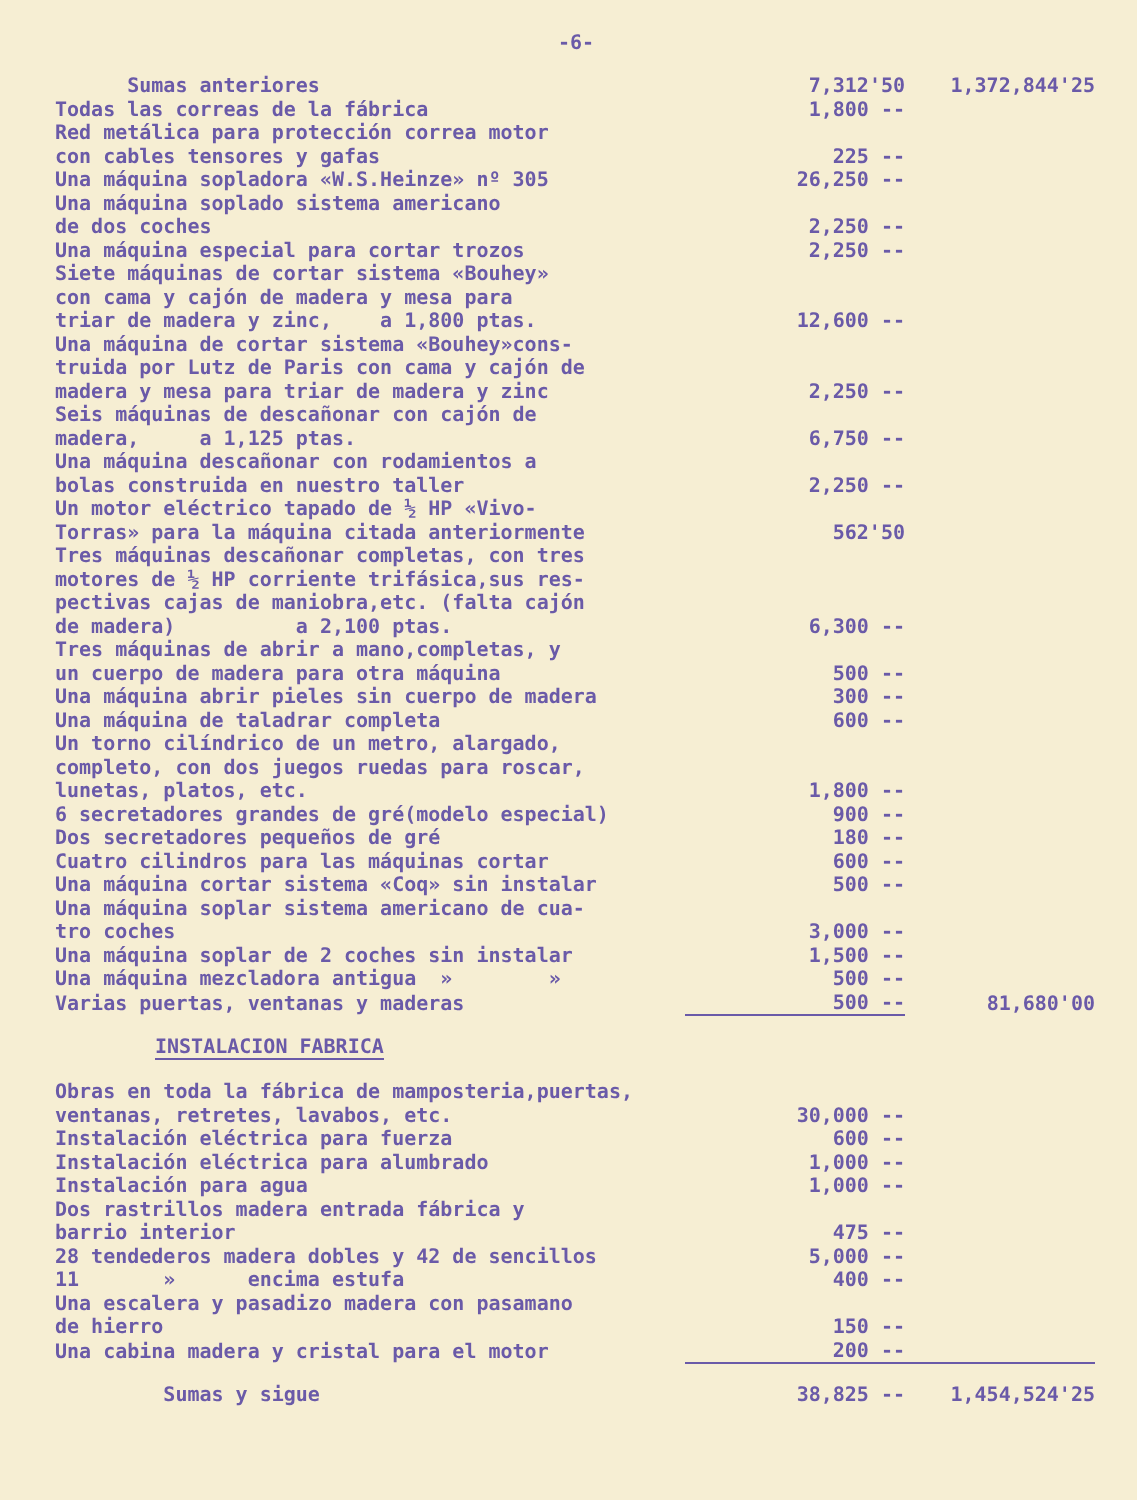-6-
| Sumas anteriores | 7,312'50 | 1,372,844'25 |
| Todas las correas de la fábrica | 1,800 -- | |
| Red metálica para protección correa motor | | |
| con cables tensores y gafas | 225 -- | |
| Una máquina sopladora «W.S.Heinze» nº 305 | 26,250 -- | |
| Una máquina soplado sistema americano | | |
| de dos coches | 2,250 -- | |
| Una máquina especial para cortar trozos | 2,250 -- | |
| Siete máquinas de cortar sistema «Bouhey» | | |
| con cama y cajón de madera y mesa para | | |
| triar de madera y zinc, a 1,800 ptas. | 12,600 -- | |
| Una máquina de cortar sistema «Bouhey»cons- | | |
| truida por Lutz de Paris con cama y cajón de | | |
| madera y mesa para triar de madera y zinc | 2,250 -- | |
| Seis máquinas de descañonar con cajón de | | |
| madera, a 1,125 ptas. | 6,750 -- | |
| Una máquina descañonar con rodamientos a | | |
| bolas construida en nuestro taller | 2,250 -- | |
| Un motor eléctrico tapado de ½ HP «Vivo- | | |
| Torras» para la máquina citada anteriormente | 562'50 | |
| Tres máquinas descañonar completas, con tres | | |
| motores de ½ HP corriente trifásica,sus res- | | |
| pectivas cajas de maniobra,etc. (falta cajón | | |
| de madera) a 2,100 ptas. | 6,300 -- | |
| Tres máquinas de abrir a mano,completas, y | | |
| un cuerpo de madera para otra máquina | 500 -- | |
| Una máquina abrir pieles sin cuerpo de madera | 300 -- | |
| Una máquina de taladrar completa | 600 -- | |
| Un torno cilíndrico de un metro, alargado, | | |
| completo, con dos juegos ruedas para roscar, | | |
| lunetas, platos, etc. | 1,800 -- | |
| 6 secretadores grandes de gré(modelo especial) | 900 -- | |
| Dos secretadores pequeños de gré | 180 -- | |
| Cuatro cilindros para las máquinas cortar | 600 -- | |
| Una máquina cortar sistema «Coq» sin instalar | 500 -- | |
| Una máquina soplar sistema americano de cua- | | |
| tro coches | 3,000 -- | |
| Una máquina soplar de 2 coches sin instalar | 1,500 -- | |
| Una máquina mezcladora antigua » » | 500 -- | |
| Varias puertas, ventanas y maderas | 500 -- | 81,680'00 |
INSTALACION FABRICA
| Obras en toda la fábrica de mamposteria,puertas, | | |
| ventanas, retretes, lavabos, etc. | 30,000 -- | |
| Instalación eléctrica para fuerza | 600 -- | |
| Instalación eléctrica para alumbrado | 1,000 -- | |
| Instalación para agua | 1,000 -- | |
| Dos rastrillos madera entrada fábrica y | | |
| barrio interior | 475 -- | |
| 28 tendederos madera dobles y 42 de sencillos | 5,000 -- | |
| 11 » encima estufa | 400 -- | |
| Una escalera y pasadizo madera con pasamano | | |
| de hierro | 150 -- | |
| Una cabina madera y cristal para el motor | 200 -- | |
| Sumas y sigue | 38,825 -- | 1,454,524'25 |